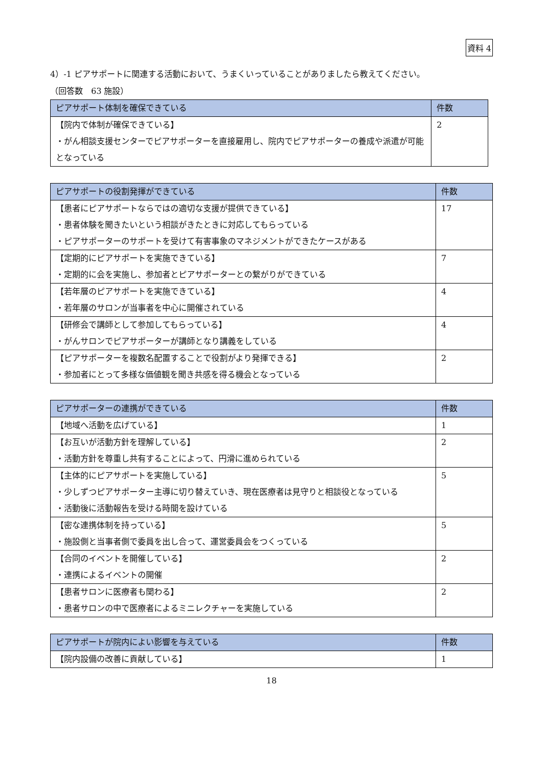資料 4
4）-1 ピアサポートに関連する活動において、うまくいっていることがありましたら教えてください。
（回答数　63 施設）
| ピアサポート体制を確保できている | 件数 |
| --- | --- |
| 【院内で体制が確保できている】 ・がん相談支援センターでピアサポーターを直接雇用し、院内でピアサポーターの養成や派遣が可能となっている | 2 |
| ピアサポートの役割発揮ができている | 件数 |
| --- | --- |
| 【患者にピアサポートならではの適切な支援が提供できている】 ・患者体験を聞きたいという相談がきたときに対応してもらっている ・ピアサポーターのサポートを受けて有害事象のマネジメントができたケースがある | 17 |
| 【定期的にピアサポートを実施できている】 ・定期的に会を実施し、参加者とピアサポーターとの繋がりができている | 7 |
| 【若年層のピアサポートを実施できている】 ・若年層のサロンが当事者を中心に開催されている | 4 |
| 【研修会で講師として参加してもらっている】 ・がんサロンでピアサポーターが講師となり講義をしている | 4 |
| 【ピアサポーターを複数名配置することで役割がより発揮できる】 ・参加者にとって多様な価値観を聞き共感を得る機会となっている | 2 |
| ピアサポーターの連携ができている | 件数 |
| --- | --- |
| 【地域へ活動を広げている】 | 1 |
| 【お互いが活動方針を理解している】 ・活動方針を尊重し共有することによって、円滑に進められている | 2 |
| 【主体的にピアサポートを実施している】 ・少しずつピアサポーター主導に切り替えていき、現在医療者は見守りと相談役となっている ・活動後に活動報告を受ける時間を設けている | 5 |
| 【密な連携体制を持っている】 ・施設側と当事者側で委員を出し合って、運営委員会をつくっている | 5 |
| 【合同のイベントを開催している】 ・連携によるイベントの開催 | 2 |
| 【患者サロンに医療者も関わる】 ・患者サロンの中で医療者によるミニレクチャーを実施している | 2 |
| ピアサポートが院内によい影響を与えている | 件数 |
| --- | --- |
| 【院内設備の改善に貢献している】 | 1 |
18